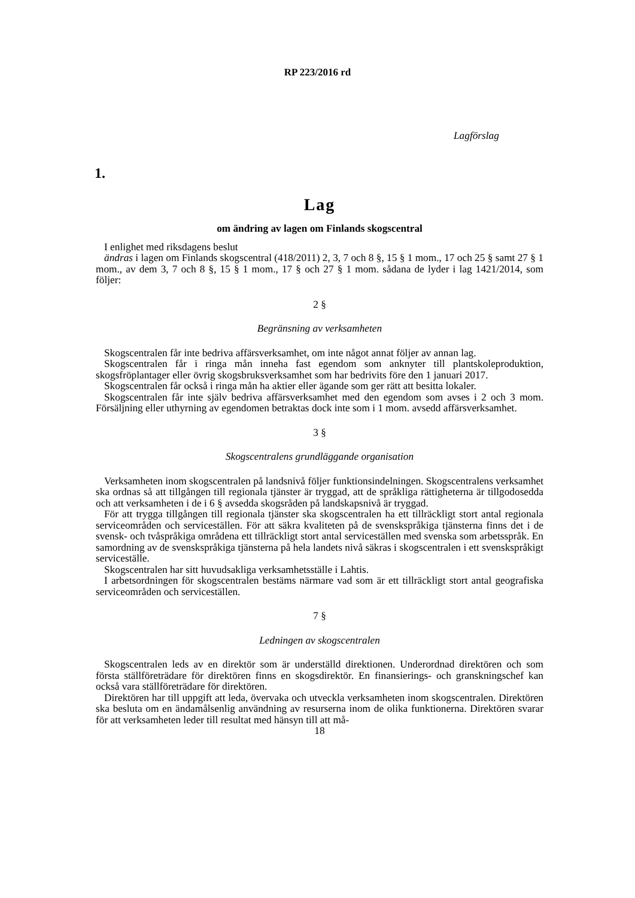RP 223/2016 rd
Lagförslag
1.
Lag
om ändring av lagen om Finlands skogscentral
I enlighet med riksdagens beslut
ändras i lagen om Finlands skogscentral (418/2011) 2, 3, 7 och 8 §, 15 § 1 mom., 17 och 25 § samt 27 § 1 mom., av dem 3, 7 och 8 §, 15 § 1 mom., 17 § och 27 § 1 mom. sådana de lyder i lag 1421/2014, som följer:
2 §
Begränsning av verksamheten
Skogscentralen får inte bedriva affärsverksamhet, om inte något annat följer av annan lag.
Skogscentralen får i ringa mån inneha fast egendom som anknyter till plantskoleproduktion, skogsfröplantager eller övrig skogsbruksverksamhet som har bedrivits före den 1 januari 2017.
Skogscentralen får också i ringa mån ha aktier eller ägande som ger rätt att besitta lokaler.
Skogscentralen får inte själv bedriva affärsverksamhet med den egendom som avses i 2 och 3 mom. Försäljning eller uthyrning av egendomen betraktas dock inte som i 1 mom. avsedd affärsverksamhet.
3 §
Skogscentralens grundläggande organisation
Verksamheten inom skogscentralen på landsnivå följer funktionsindelningen. Skogscentralens verksamhet ska ordnas så att tillgången till regionala tjänster är tryggad, att de språkliga rättigheterna är tillgodosedda och att verksamheten i de i 6 § avsedda skogsråden på landskapsnivå är tryggad.
För att trygga tillgången till regionala tjänster ska skogscentralen ha ett tillräckligt stort antal regionala serviceområden och serviceställen. För att säkra kvaliteten på de svenskspråkiga tjänsterna finns det i de svensk- och tvåspråkiga områdena ett tillräckligt stort antal serviceställen med svenska som arbetsspråk. En samordning av de svenskspråkiga tjänsterna på hela landets nivå säkras i skogscentralen i ett svenskspråkigt serviceställe.
Skogscentralen har sitt huvudsakliga verksamhetsställe i Lahtis.
I arbetsordningen för skogscentralen bestäms närmare vad som är ett tillräckligt stort antal geografiska serviceområden och serviceställen.
7 §
Ledningen av skogscentralen
Skogscentralen leds av en direktör som är underställd direktionen. Underordnad direktören och som första ställföreträdare för direktören finns en skogsdirektör. En finansierings- och granskningschef kan också vara ställföreträdare för direktören.
Direktören har till uppgift att leda, övervaka och utveckla verksamheten inom skogscentralen. Direktören ska besluta om en ändamålsenlig användning av resurserna inom de olika funktionerna. Direktören svarar för att verksamheten leder till resultat med hänsyn till att må-
18